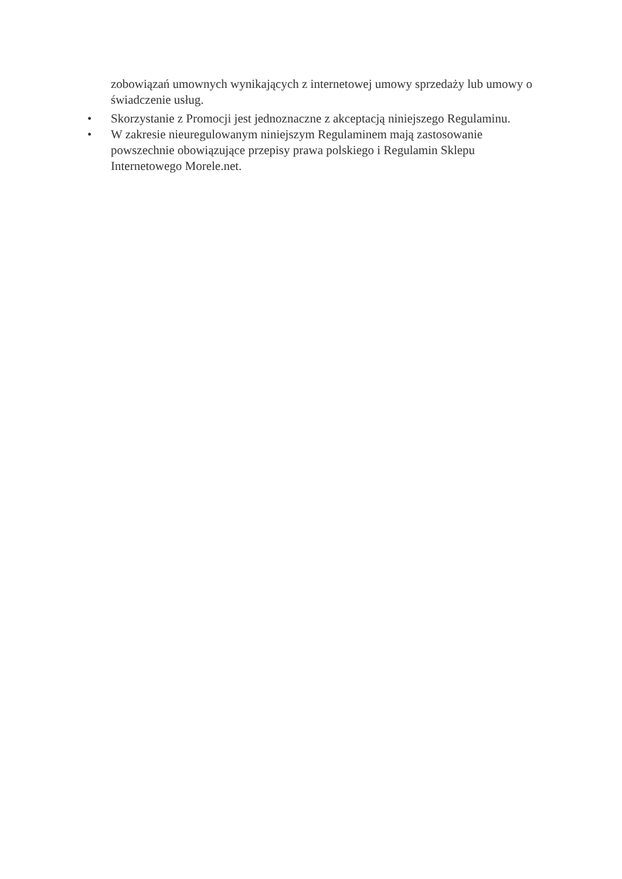zobowiązań umownych wynikających z internetowej umowy sprzedaży lub umowy o świadczenie usług.
• Skorzystanie z Promocji jest jednoznaczne z akceptacją niniejszego Regulaminu.
• W zakresie nieuregulowanym niniejszym Regulaminem mają zastosowanie powszechnie obowiązujące przepisy prawa polskiego i Regulamin Sklepu Internetowego Morele.net.